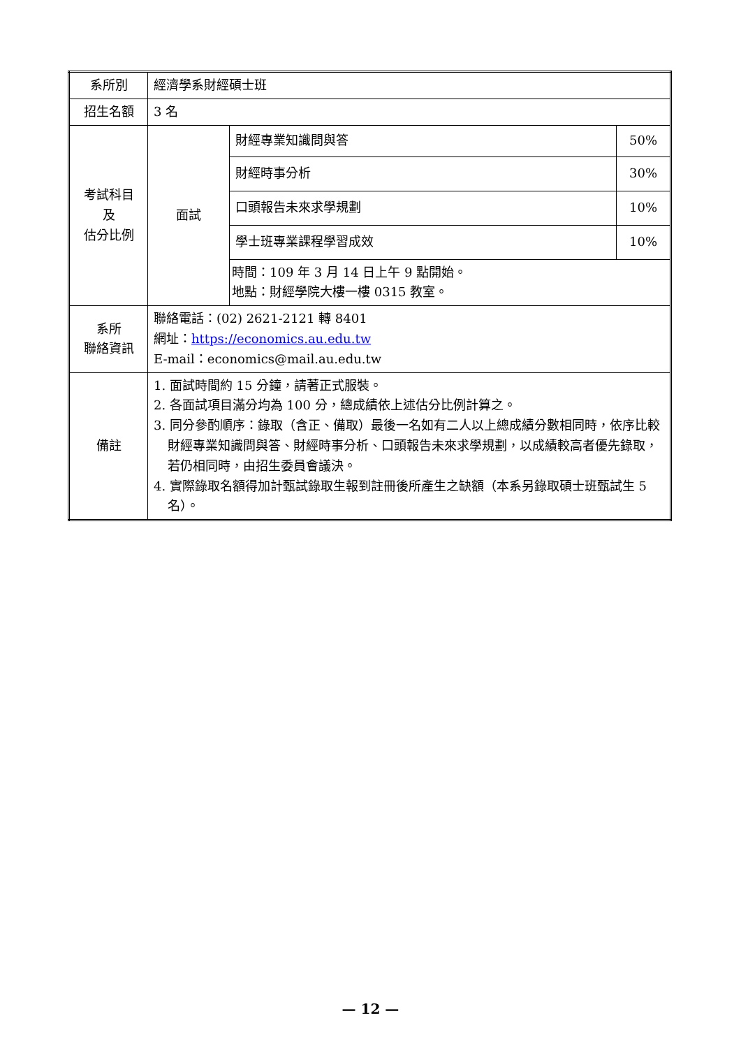| 系所別 | 經濟學系財經碩士班 | | |
| 招生名額 | 3 名 | | |
| 考試科目 及 估分比例 | 面試 | 財經專業知識問與答 | 50% |
| | | 財經時事分析 | 30% |
| | | 口頭報告未來求學規劃 | 10% |
| | | 學士班專業課程學習成效 | 10% |
| | | 時間：109 年 3 月 14 日上午 9 點開始。 地點：財經學院大樓一樓 0315 教室。 | |
| 系所 聯絡資訊 | 聯絡電話：(02) 2621-2121 轉 8401 網址： https://economics.au.edu.tw E-mail：economics@mail.au.edu.tw | | |
| 備註 | 1. 面試時間約 15 分鐘，請著正式服裝。 2. 各面試項目滿分均為 100 分，總成績依上述估分比例計算之。 3. 同分參酌順序：錄取（含正、備取）最後一名如有二人以上總成績分數相同時，依序比較財經專業知識問與答、財經時事分析、口頭報告未來求學規劃，以成績較高者優先錄取，若仍相同時，由招生委員會議決。 4. 實際錄取名額得加計甄試錄取生報到註冊後所產生之缺額（本系另錄取碩士班甄試生 5 名）。 | | |
— 12 —